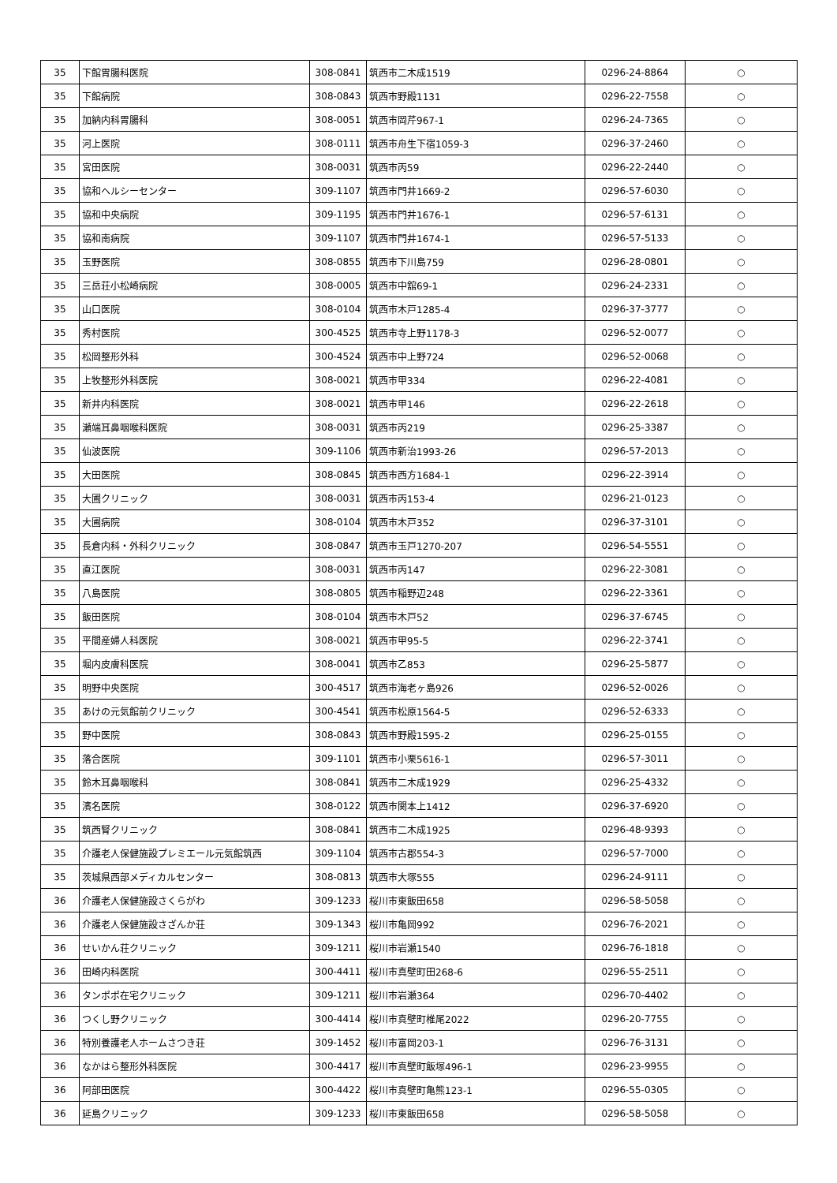| 35 | 下館胃腸科医院 | 308-0841 | 筑西市二木成1519 | 0296-24-8864 | ○ |
| 35 | 下館病院 | 308-0843 | 筑西市野殿1131 | 0296-22-7558 | ○ |
| 35 | 加納内科胃腸科 | 308-0051 | 筑西市岡芹967-1 | 0296-24-7365 | ○ |
| 35 | 河上医院 | 308-0111 | 筑西市舟生下宿1059-3 | 0296-37-2460 | ○ |
| 35 | 宮田医院 | 308-0031 | 筑西市丙59 | 0296-22-2440 | ○ |
| 35 | 協和ヘルシーセンター | 309-1107 | 筑西市門井1669-2 | 0296-57-6030 | ○ |
| 35 | 協和中央病院 | 309-1195 | 筑西市門井1676-1 | 0296-57-6131 | ○ |
| 35 | 協和南病院 | 309-1107 | 筑西市門井1674-1 | 0296-57-5133 | ○ |
| 35 | 玉野医院 | 308-0855 | 筑西市下川島759 | 0296-28-0801 | ○ |
| 35 | 三岳荘小松崎病院 | 308-0005 | 筑西市中舘69-1 | 0296-24-2331 | ○ |
| 35 | 山口医院 | 308-0104 | 筑西市木戸1285-4 | 0296-37-3777 | ○ |
| 35 | 秀村医院 | 300-4525 | 筑西市寺上野1178-3 | 0296-52-0077 | ○ |
| 35 | 松岡整形外科 | 300-4524 | 筑西市中上野724 | 0296-52-0068 | ○ |
| 35 | 上牧整形外科医院 | 308-0021 | 筑西市甲334 | 0296-22-4081 | ○ |
| 35 | 新井内科医院 | 308-0021 | 筑西市甲146 | 0296-22-2618 | ○ |
| 35 | 瀬端耳鼻咽喉科医院 | 308-0031 | 筑西市丙219 | 0296-25-3387 | ○ |
| 35 | 仙波医院 | 309-1106 | 筑西市新治1993-26 | 0296-57-2013 | ○ |
| 35 | 大田医院 | 308-0845 | 筑西市西方1684-1 | 0296-22-3914 | ○ |
| 35 | 大圃クリニック | 308-0031 | 筑西市丙153-4 | 0296-21-0123 | ○ |
| 35 | 大圃病院 | 308-0104 | 筑西市木戸352 | 0296-37-3101 | ○ |
| 35 | 長倉内科・外科クリニック | 308-0847 | 筑西市玉戸1270-207 | 0296-54-5551 | ○ |
| 35 | 直江医院 | 308-0031 | 筑西市丙147 | 0296-22-3081 | ○ |
| 35 | 八島医院 | 308-0805 | 筑西市稲野辺248 | 0296-22-3361 | ○ |
| 35 | 飯田医院 | 308-0104 | 筑西市木戸52 | 0296-37-6745 | ○ |
| 35 | 平間産婦人科医院 | 308-0021 | 筑西市甲95-5 | 0296-22-3741 | ○ |
| 35 | 堀内皮膚科医院 | 308-0041 | 筑西市乙853 | 0296-25-5877 | ○ |
| 35 | 明野中央医院 | 300-4517 | 筑西市海老ヶ島926 | 0296-52-0026 | ○ |
| 35 | あけの元気館前クリニック | 300-4541 | 筑西市松原1564-5 | 0296-52-6333 | ○ |
| 35 | 野中医院 | 308-0843 | 筑西市野殿1595-2 | 0296-25-0155 | ○ |
| 35 | 落合医院 | 309-1101 | 筑西市小栗5616-1 | 0296-57-3011 | ○ |
| 35 | 鈴木耳鼻咽喉科 | 308-0841 | 筑西市二木成1929 | 0296-25-4332 | ○ |
| 35 | 濱名医院 | 308-0122 | 筑西市関本上1412 | 0296-37-6920 | ○ |
| 35 | 筑西腎クリニック | 308-0841 | 筑西市二木成1925 | 0296-48-9393 | ○ |
| 35 | 介護老人保健施設プレミエール元気館筑西 | 309-1104 | 筑西市古郡554-3 | 0296-57-7000 | ○ |
| 35 | 茨城県西部メディカルセンター | 308-0813 | 筑西市大塚555 | 0296-24-9111 | ○ |
| 36 | 介護老人保健施設さくらがわ | 309-1233 | 桜川市東飯田658 | 0296-58-5058 | ○ |
| 36 | 介護老人保健施設さざんか荘 | 309-1343 | 桜川市亀岡992 | 0296-76-2021 | ○ |
| 36 | せいかん荘クリニック | 309-1211 | 桜川市岩瀬1540 | 0296-76-1818 | ○ |
| 36 | 田崎内科医院 | 300-4411 | 桜川市真壁町田268-6 | 0296-55-2511 | ○ |
| 36 | タンポポ在宅クリニック | 309-1211 | 桜川市岩瀬364 | 0296-70-4402 | ○ |
| 36 | つくし野クリニック | 300-4414 | 桜川市真壁町椎尾2022 | 0296-20-7755 | ○ |
| 36 | 特別養護老人ホームさつき荘 | 309-1452 | 桜川市富岡203-1 | 0296-76-3131 | ○ |
| 36 | なかはら整形外科医院 | 300-4417 | 桜川市真壁町飯塚496-1 | 0296-23-9955 | ○ |
| 36 | 阿部田医院 | 300-4422 | 桜川市真壁町亀熊123-1 | 0296-55-0305 | ○ |
| 36 | 延島クリニック | 309-1233 | 桜川市東飯田658 | 0296-58-5058 | ○ |